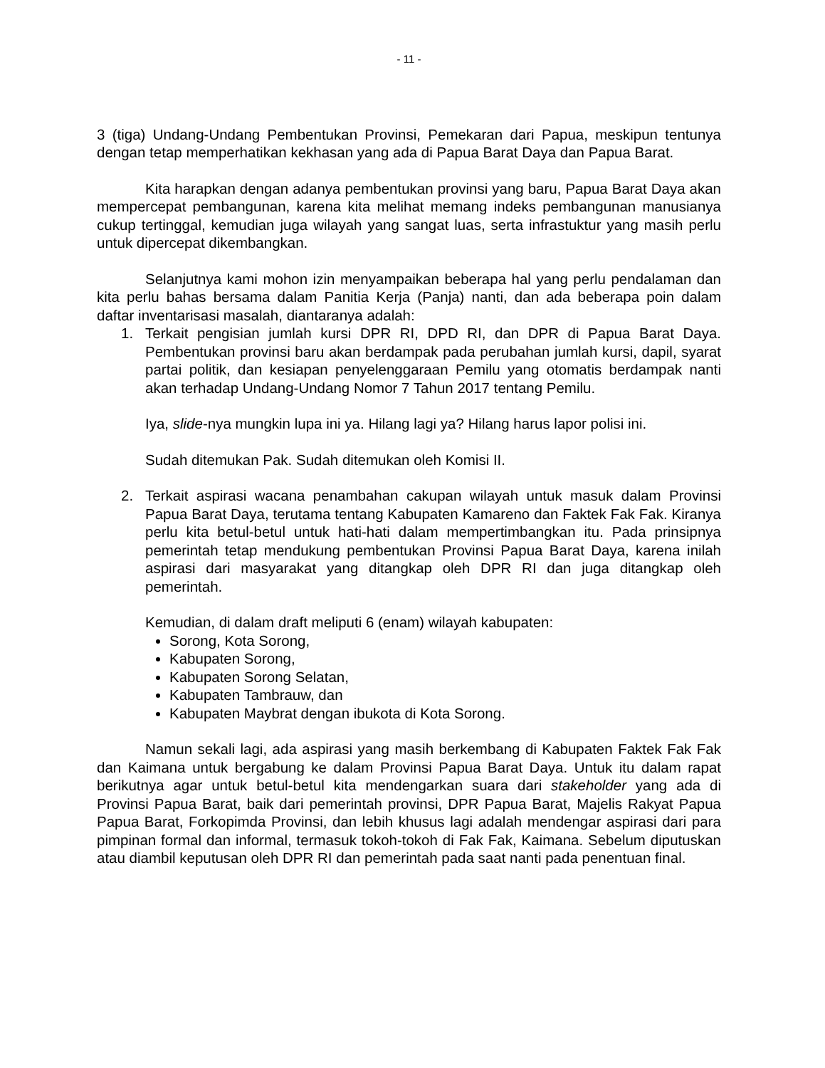- 11 -
3 (tiga) Undang-Undang Pembentukan Provinsi, Pemekaran dari Papua, meskipun tentunya dengan tetap memperhatikan kekhasan yang ada di Papua Barat Daya dan Papua Barat.
Kita harapkan dengan adanya pembentukan provinsi yang baru, Papua Barat Daya akan mempercepat pembangunan, karena kita melihat memang indeks pembangunan manusianya cukup tertinggal, kemudian juga wilayah yang sangat luas, serta infrastuktur yang masih perlu untuk dipercepat dikembangkan.
Selanjutnya kami mohon izin menyampaikan beberapa hal yang perlu pendalaman dan kita perlu bahas bersama dalam Panitia Kerja (Panja) nanti, dan ada beberapa poin dalam daftar inventarisasi masalah, diantaranya adalah:
1. Terkait pengisian jumlah kursi DPR RI, DPD RI, dan DPR di Papua Barat Daya. Pembentukan provinsi baru akan berdampak pada perubahan jumlah kursi, dapil, syarat partai politik, dan kesiapan penyelenggaraan Pemilu yang otomatis berdampak nanti akan terhadap Undang-Undang Nomor 7 Tahun 2017 tentang Pemilu.
Iya, slide-nya mungkin lupa ini ya. Hilang lagi ya? Hilang harus lapor polisi ini.
Sudah ditemukan Pak. Sudah ditemukan oleh Komisi II.
2. Terkait aspirasi wacana penambahan cakupan wilayah untuk masuk dalam Provinsi Papua Barat Daya, terutama tentang Kabupaten Kamareno dan Faktek Fak Fak. Kiranya perlu kita betul-betul untuk hati-hati dalam mempertimbangkan itu. Pada prinsipnya pemerintah tetap mendukung pembentukan Provinsi Papua Barat Daya, karena inilah aspirasi dari masyarakat yang ditangkap oleh DPR RI dan juga ditangkap oleh pemerintah.
Kemudian, di dalam draft meliputi 6 (enam) wilayah kabupaten:
Sorong, Kota Sorong,
Kabupaten Sorong,
Kabupaten Sorong Selatan,
Kabupaten Tambrauw, dan
Kabupaten Maybrat dengan ibukota di Kota Sorong.
Namun sekali lagi, ada aspirasi yang masih berkembang di Kabupaten Faktek Fak Fak dan Kaimana untuk bergabung ke dalam Provinsi Papua Barat Daya. Untuk itu dalam rapat berikutnya agar untuk betul-betul kita mendengarkan suara dari stakeholder yang ada di Provinsi Papua Barat, baik dari pemerintah provinsi, DPR Papua Barat, Majelis Rakyat Papua Papua Barat, Forkopimda Provinsi, dan lebih khusus lagi adalah mendengar aspirasi dari para pimpinan formal dan informal, termasuk tokoh-tokoh di Fak Fak, Kaimana. Sebelum diputuskan atau diambil keputusan oleh DPR RI dan pemerintah pada saat nanti pada penentuan final.